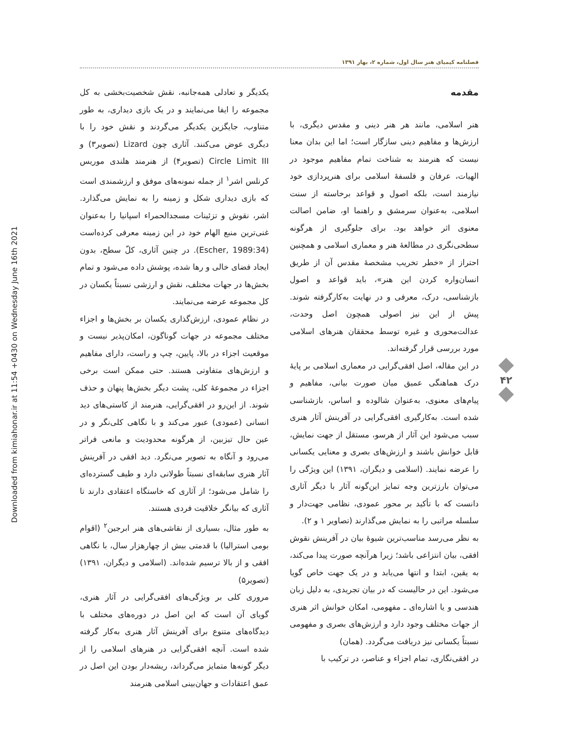Downloaded from kimiahonar.ir at 11:54 +0430 on Wednesday June 16th 2021
فصلنامه کیمیای هنر سال اول، شماره ۲، بهار ۱۳۹۱
مقدمه
هنر اسلامی، مانند هر هنر دینی و مقدس دیگری، با ارزش‌ها و مفاهیم دینی سازگار است؛ اما این بدان معنا نیست که هنرمند به شناخت تمام مفاهیم موجود در الهیات، عرفان و فلسفهٔ اسلامی برای هنرپردازی خود نیازمند است، بلکه اصول و قواعد برخاسته از سنت اسلامی، به‌عنوان سرمشق و راهنما او، ضامن اصالت معنوی اثر خواهد بود. برای جلوگیری از هرگونه سطحی‌نگری در مطالعهٔ هنر و معماری اسلامی و همچنین احتراز از «خطر تخریب مشخصهٔ مقدس آن از طریق انسان‌واره کردن این هنر»، باید قواعد و اصول بازشناسی، درک، معرفی و در نهایت به‌کارگرفته شوند. پیش از این نیز اصولی همچون اصل وحدت، عدالت‌محوری و غیره توسط محققان هنرهای اسلامی مورد بررسی قرار گرفته‌اند.
در این مقاله، اصل افقی‌گرایی در معماری اسلامی بر پایهٔ درک هماهنگی عمیق میان صورت بیانی، مفاهیم و پیام‌های معنوی، به‌عنوان شالوده و اساس، بازشناسی شده است. به‌کارگیری افقی‌گرایی در آفرینش آثار هنری سبب می‌شود این آثار از هرسو، مستقل از جهت نمایش، قابل خوانش باشند و ارزش‌های بصری و معنایی یکسانی را عرضه نمایند. (اسلامی و دیگران، ۱۳۹۱) این ویژگی را می‌توان بارزترین وجه تمایز این‌گونه آثار با دیگر آثاری دانست که با تأکید بر محور عمودی، نظامی جهت‌دار و سلسله مراتبی را به نمایش می‌گذارند (تصاویر ۱ و ۲).
به نظر می‌رسد مناسب‌ترین شیوهٔ بیان در آفرینش نقوش افقی، بیان انتزاعی باشد؛ زیرا هرآنچه صورت پیدا می‌کند، به یقین، ابتدا و انتها می‌یابد و در یک جهت خاص گویا می‌شود. این در حالیست که در بیان تجریدی، به دلیل زبان هندسی و یا اشاره‌ای ـ مفهومی، امکان خوانش اثر هنری از جهات مختلف وجود دارد و ارزش‌های بصری و مفهومی نسبتاً یکسانی نیز دریافت می‌گردد. (همان)
در افقی‌نگاری، تمام اجزاء و عناصر، در ترکیب با
یکدیگر و تعادلی همه‌جانبه، نقش شخصیت‌بخشی به کل مجموعه را ایفا می‌نمایند و در یک بازی دیداری، به طور متناوب، جایگزین یکدیگر می‌گردند و نقش خود را با دیگری عوض می‌کنند. آثاری چون Lizard (تصویر۳) و Circle Limit III (تصویر۴) از هنرمند هلندی موریس کرنلس اشر<sup>۱</sup> از جمله نمونه‌های موفق و ارزشمندی است که بازی دیداری شکل و زمینه را به نمایش می‌گذارد. اشر، نقوش و تزئینات مسجدالحمراء اسپانیا را به‌عنوان غنی‌ترین منبع الهام خود در این زمینه معرفی کرده‌است (Escher, 1989:34). در چنین آثاری، کلّ سطح، بدون ایجاد فضای خالی و رها شده، پوشش داده می‌شود و تمام بخش‌ها در جهات مختلف، نقش و ارزشی نسبتاً یکسان در کل مجموعه عرضه می‌نمایند.
در نظام عمودی، ارزش‌گذاری یکسان بر بخش‌ها و اجزاء مختلف مجموعه در جهات گوناگون، امکان‌پذیر نیست و موقعیت اجزاء در بالا، پایین، چپ و راست، دارای مفاهیم و ارزش‌های متفاوتی هستند. حتی ممکن است برخی اجزاء در مجموعهٔ کلی، پشت دیگر بخش‌ها پنهان و حذف شوند. از این‌رو در افقی‌گرایی، هنرمند از کاستی‌های دید انسانی (عمودی) عبور می‌کند و با نگاهی کلی‌نگر و در عین حال تیزبین، از هرگونه محدودیت و مانعی فراتر می‌رود و آنگاه به تصویر می‌نگرد. دید افقی در آفرینش آثار هنری سابقه‌ای نسبتاً طولانی دارد و طیف گسترده‌ای را شامل می‌شود؛ از آثاری که خاستگاه اعتقادی دارند تا آثاری که بیانگر خلاقیت فردی هستند.
به طور مثال، بسیاری از نقاشی‌های هنر ابرجین<sup>۲</sup> (اقوام بومی استرالیا) با قدمتی بیش از چهارهزار سال، با نگاهی افقی و از بالا ترسیم شده‌اند. (اسلامی و دیگران، ۱۳۹۱) (تصویر۵)
مروری کلی بر ویژگی‌های افقی‌گرایی در آثار هنری، گویای آن است که این اصل در دوره‌های مختلف با دیدگاه‌های متنوع برای آفرینش آثار هنری به‌کار گرفته شده است. آنچه افقی‌گرایی در هنرهای اسلامی را از دیگر گونه‌ها متمایز می‌گرداند، ریشه‌دار بودن این اصل در عمق اعتقادات و جهان‌بینی اسلامی هنرمند
۴۲